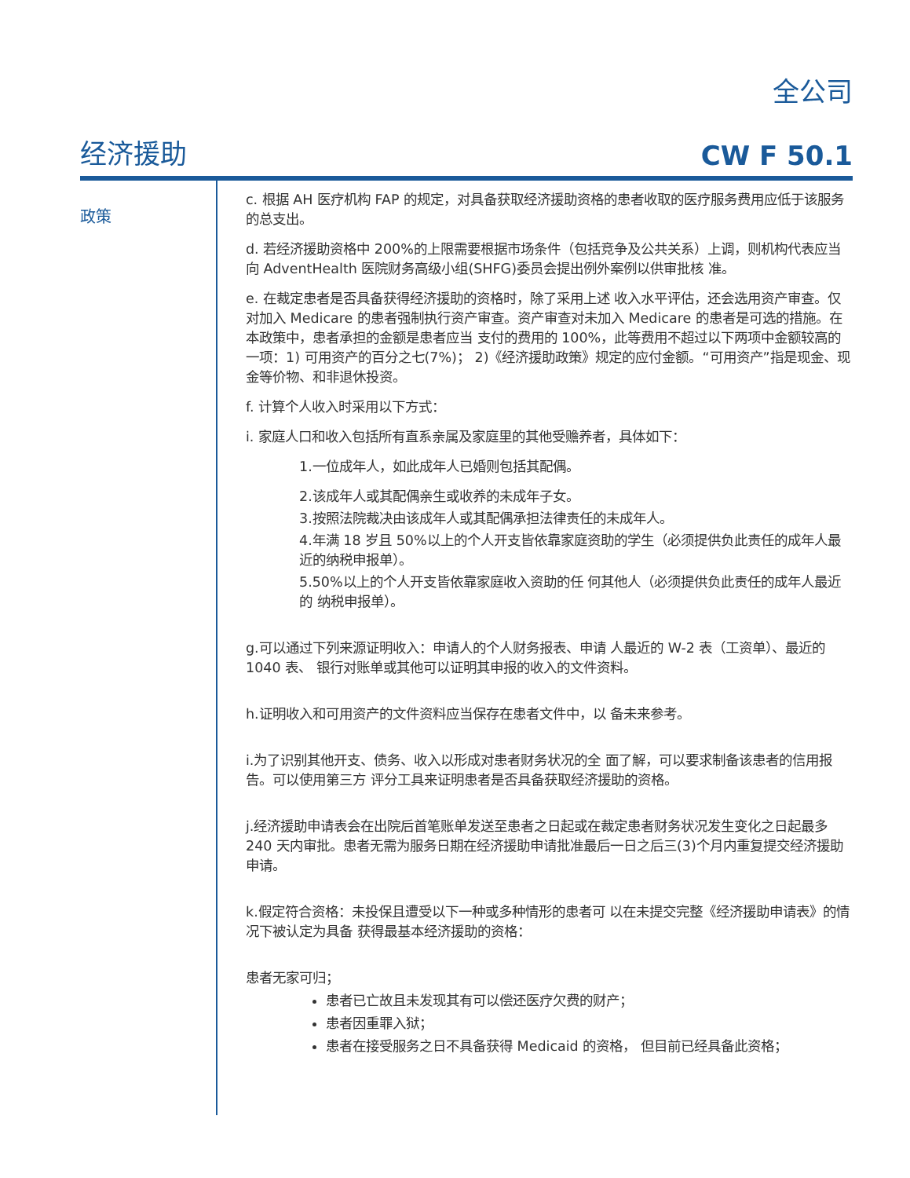全公司
经济援助 CW F 50.1
政策
c. 根据 AH 医疗机构 FAP 的规定，对具备获取经济援助资格的患者收取的医疗服务费用应低于该服务的总支出。
d. 若经济援助资格中 200%的上限需要根据市场条件（包括竞争及公共关系）上调，则机构代表应当向 AdventHealth 医院财务高级小组(SHFG)委员会提出例外案例以供审批核 准。
e. 在裁定患者是否具备获得经济援助的资格时，除了采用上述 收入水平评估，还会选用资产审查。仅对加入 Medicare 的患者强制执行资产审查。资产审查对未加入 Medicare 的患者是可选的措施。在本政策中，患者承担的金额是患者应当 支付的费用的 100%，此等费用不超过以下两项中金额较高的一项：1) 可用资产的百分之七(7%)； 2)《经济援助政策》规定的应付金额。“可用资产”指是现金、现金等价物、和非退休投资。
f. 计算个人收入时采用以下方式：
i. 家庭人口和收入包括所有直系亲属及家庭里的其他受赡养者，具体如下：
1.一位成年人，如此成年人已婚则包括其配偶。
2.该成年人或其配偶亲生或收养的未成年子女。
3.按照法院裁决由该成年人或其配偶承担法律责任的未成年人。
4.年满 18 岁且 50%以上的个人开支皆依靠家庭资助的学生（必须提供负此责任的成年人最近的纳税申报单）。
5.50%以上的个人开支皆依靠家庭收入资助的任 何其他人（必须提供负此责任的成年人最近的 纳税申报单）。
g.可以通过下列来源证明收入：申请人的个人财务报表、申请 人最近的 W-2 表（工资单）、最近的 1040 表、 银行对账单或其他可以证明其申报的收入的文件资料。
h.证明收入和可用资产的文件资料应当保存在患者文件中，以 备未来参考。
i.为了识别其他开支、债务、收入以形成对患者财务状况的全 面了解，可以要求制备该患者的信用报告。可以使用第三方 评分工具来证明患者是否具备获取经济援助的资格。
j.经济援助申请表会在出院后首笔账单发送至患者之日起或在裁定患者财务状况发生变化之日起最多 240 天内审批。患者无需为服务日期在经济援助申请批准最后一日之后三(3)个月内重复提交经济援助申请。
k.假定符合资格：未投保且遭受以下一种或多种情形的患者可 以在未提交完整《经济援助申请表》的情况下被认定为具备 获得最基本经济援助的资格：
患者无家可归；
患者已亡故且未发现其有可以偿还医疗欠费的财产；
患者因重罪入狱；
患者在接受服务之日不具备获得 Medicaid 的资格， 但目前已经具备此资格；